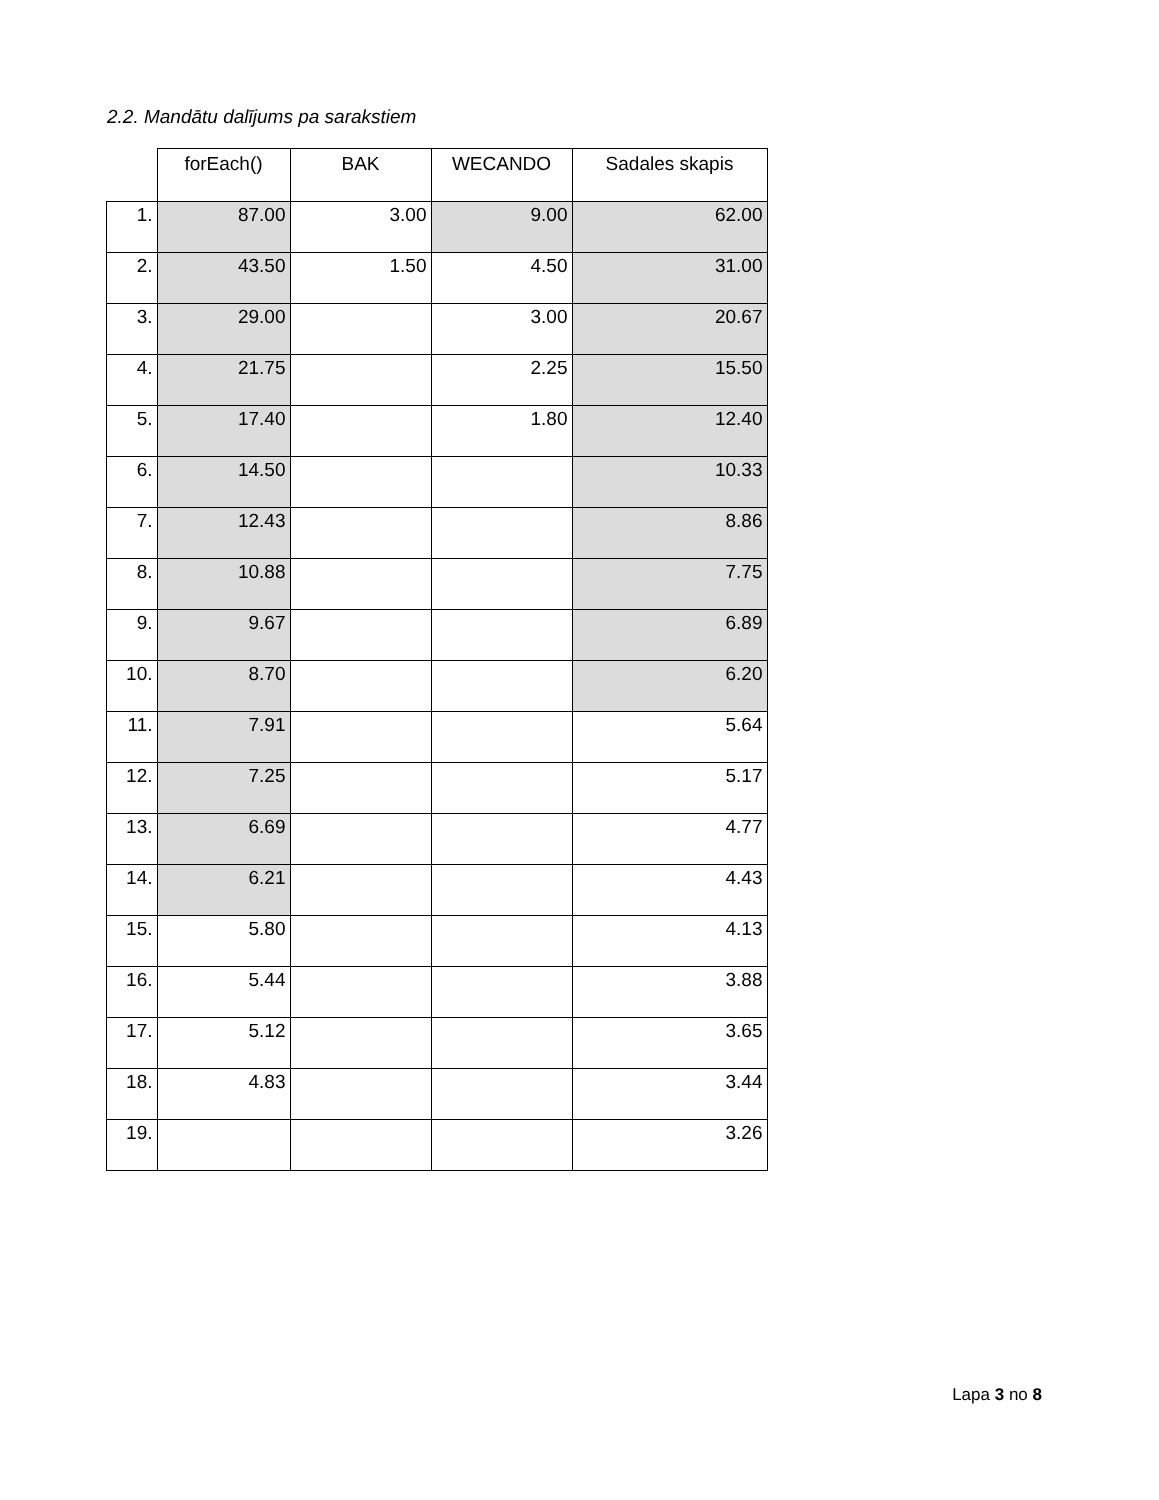2.2. Mandātu dalījums pa sarakstiem
| | forEach() | BAK | WECANDO | Sadales skapis |
| --- | --- | --- | --- | --- |
| 1. | 87.00 | 3.00 | 9.00 | 62.00 |
| 2. | 43.50 | 1.50 | 4.50 | 31.00 |
| 3. | 29.00 | | 3.00 | 20.67 |
| 4. | 21.75 | | 2.25 | 15.50 |
| 5. | 17.40 | | 1.80 | 12.40 |
| 6. | 14.50 | | | 10.33 |
| 7. | 12.43 | | | 8.86 |
| 8. | 10.88 | | | 7.75 |
| 9. | 9.67 | | | 6.89 |
| 10. | 8.70 | | | 6.20 |
| 11. | 7.91 | | | 5.64 |
| 12. | 7.25 | | | 5.17 |
| 13. | 6.69 | | | 4.77 |
| 14. | 6.21 | | | 4.43 |
| 15. | 5.80 | | | 4.13 |
| 16. | 5.44 | | | 3.88 |
| 17. | 5.12 | | | 3.65 |
| 18. | 4.83 | | | 3.44 |
| 19. | | | | 3.26 |
Lapa 3 no 8